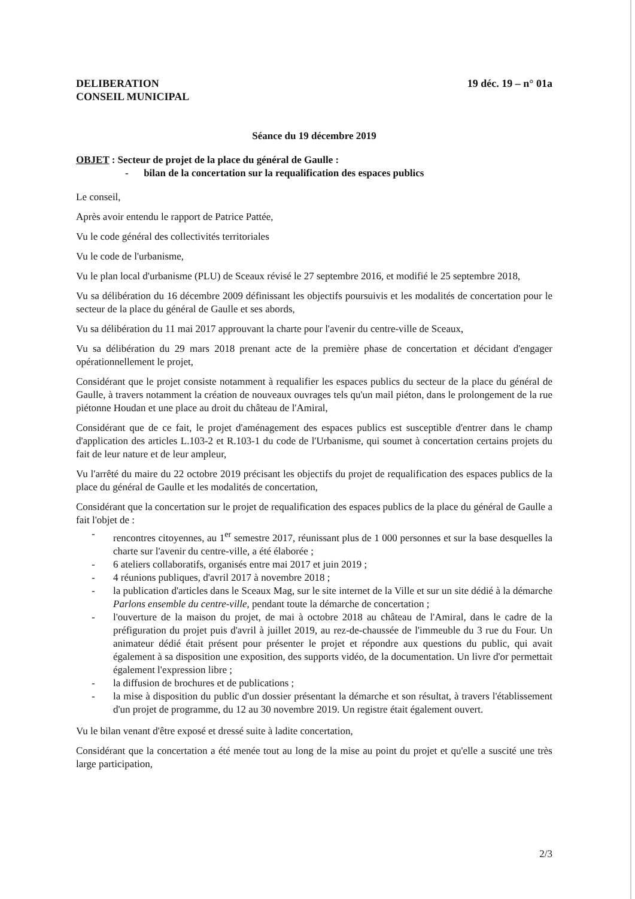DELIBERATION
CONSEIL MUNICIPAL
19 déc. 19 – n° 01a
Séance du 19 décembre 2019
OBJET : Secteur de projet de la place du général de Gaulle :
- bilan de la concertation sur la requalification des espaces publics
Le conseil,
Après avoir entendu le rapport de Patrice Pattée,
Vu le code général des collectivités territoriales
Vu le code de l'urbanisme,
Vu le plan local d'urbanisme (PLU) de Sceaux révisé le 27 septembre 2016, et modifié le 25 septembre 2018,
Vu sa délibération du 16 décembre 2009 définissant les objectifs poursuivis et les modalités de concertation pour le secteur de la place du général de Gaulle et ses abords,
Vu sa délibération du 11 mai 2017 approuvant la charte pour l'avenir du centre-ville de Sceaux,
Vu sa délibération du 29 mars 2018 prenant acte de la première phase de concertation et décidant d'engager opérationnellement le projet,
Considérant que le projet consiste notamment à requalifier les espaces publics du secteur de la place du général de Gaulle, à travers notamment la création de nouveaux ouvrages tels qu'un mail piéton, dans le prolongement de la rue piétonne Houdan et une place au droit du château de l'Amiral,
Considérant que de ce fait, le projet d'aménagement des espaces publics est susceptible d'entrer dans le champ d'application des articles L.103-2 et R.103-1 du code de l'Urbanisme, qui soumet à concertation certains projets du fait de leur nature et de leur ampleur,
Vu l'arrêté du maire du 22 octobre 2019 précisant les objectifs du projet de requalification des espaces publics de la place du général de Gaulle et les modalités de concertation,
Considérant que la concertation sur le projet de requalification des espaces publics de la place du général de Gaulle a fait l'objet de :
- rencontres citoyennes, au 1<sup>er</sup> semestre 2017, réunissant plus de 1 000 personnes et sur la base desquelles la charte sur l'avenir du centre-ville, a été élaborée ;
- 6 ateliers collaboratifs, organisés entre mai 2017 et juin 2019 ;
- 4 réunions publiques, d'avril 2017 à novembre 2018 ;
- la publication d'articles dans le Sceaux Mag, sur le site internet de la Ville et sur un site dédié à la démarche Parlons ensemble du centre-ville, pendant toute la démarche de concertation ;
- l'ouverture de la maison du projet, de mai à octobre 2018 au château de l'Amiral, dans le cadre de la préfiguration du projet puis d'avril à juillet 2019, au rez-de-chaussée de l'immeuble du 3 rue du Four. Un animateur dédié était présent pour présenter le projet et répondre aux questions du public, qui avait également à sa disposition une exposition, des supports vidéo, de la documentation. Un livre d'or permettait également l'expression libre ;
- la diffusion de brochures et de publications ;
- la mise à disposition du public d'un dossier présentant la démarche et son résultat, à travers l'établissement d'un projet de programme, du 12 au 30 novembre 2019. Un registre était également ouvert.
Vu le bilan venant d'être exposé et dressé suite à ladite concertation,
Considérant que la concertation a été menée tout au long de la mise au point du projet et qu'elle a suscité une très large participation,
2/3